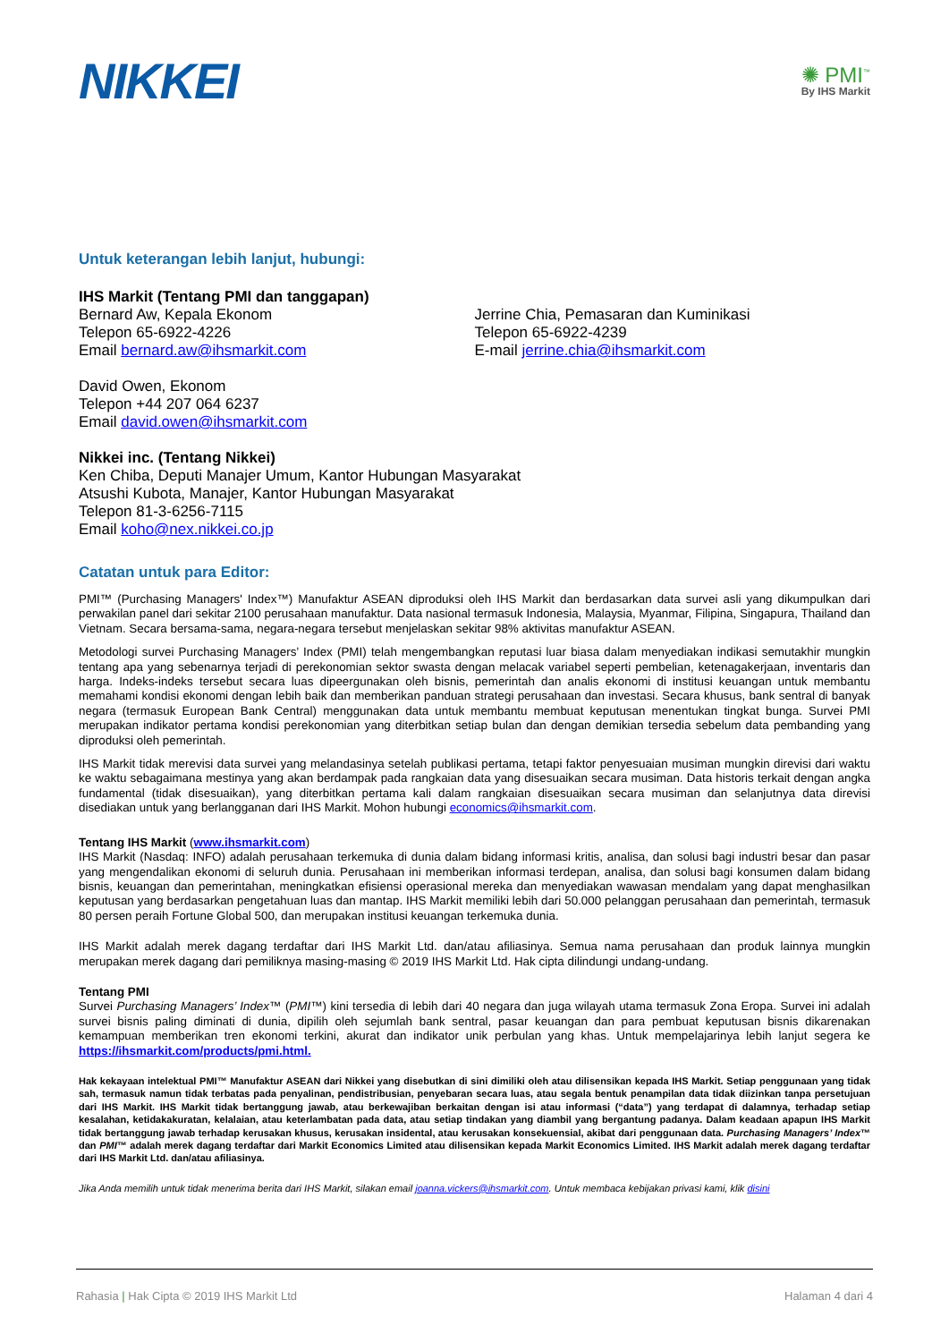NIKKEI
✺ PMI<sup>™</sup>
By IHS Markit
Untuk keterangan lebih lanjut, hubungi:
IHS Markit (Tentang PMI dan tanggapan)
Bernard Aw, Kepala Ekonom
Telepon 65-6922-4226
Email bernard.aw@ihsmarkit.com
Jerrine Chia, Pemasaran dan Kuminikasi
Telepon 65-6922-4239
E-mail jerrine.chia@ihsmarkit.com
David Owen, Ekonom
Telepon +44 207 064 6237
Email david.owen@ihsmarkit.com
Nikkei inc. (Tentang Nikkei)
Ken Chiba, Deputi Manajer Umum, Kantor Hubungan Masyarakat
Atsushi Kubota, Manajer, Kantor Hubungan Masyarakat
Telepon 81-3-6256-7115
Email koho@nex.nikkei.co.jp
Catatan untuk para Editor:
PMI™ (Purchasing Managers' Index™) Manufaktur ASEAN diproduksi oleh IHS Markit dan berdasarkan data survei asli yang dikumpulkan dari perwakilan panel dari sekitar 2100 perusahaan manufaktur. Data nasional termasuk Indonesia, Malaysia, Myanmar, Filipina, Singapura, Thailand dan Vietnam. Secara bersama-sama, negara-negara tersebut menjelaskan sekitar 98% aktivitas manufaktur ASEAN.
Metodologi survei Purchasing Managers’ Index (PMI) telah mengembangkan reputasi luar biasa dalam menyediakan indikasi semutakhir mungkin tentang apa yang sebenarnya terjadi di perekonomian sektor swasta dengan melacak variabel seperti pembelian, ketenagakerjaan, inventaris dan harga. Indeks-indeks tersebut secara luas dipeergunakan oleh bisnis, pemerintah dan analis ekonomi di institusi keuangan untuk membantu memahami kondisi ekonomi dengan lebih baik dan memberikan panduan strategi perusahaan dan investasi. Secara khusus, bank sentral di banyak negara (termasuk European Bank Central) menggunakan data untuk membantu membuat keputusan menentukan tingkat bunga. Survei PMI merupakan indikator pertama kondisi perekonomian yang diterbitkan setiap bulan dan dengan demikian tersedia sebelum data pembanding yang diproduksi oleh pemerintah.
IHS Markit tidak merevisi data survei yang melandasinya setelah publikasi pertama, tetapi faktor penyesuaian musiman mungkin direvisi dari waktu ke waktu sebagaimana mestinya yang akan berdampak pada rangkaian data yang disesuaikan secara musiman. Data historis terkait dengan angka fundamental (tidak disesuaikan), yang diterbitkan pertama kali dalam rangkaian disesuaikan secara musiman dan selanjutnya data direvisi disediakan untuk yang berlangganan dari IHS Markit. Mohon hubungi economics@ihsmarkit.com.
Tentang IHS Markit (www.ihsmarkit.com)
IHS Markit (Nasdaq: INFO) adalah perusahaan terkemuka di dunia dalam bidang informasi kritis, analisa, dan solusi bagi industri besar dan pasar yang mengendalikan ekonomi di seluruh dunia. Perusahaan ini memberikan informasi terdepan, analisa, dan solusi bagi konsumen dalam bidang bisnis, keuangan dan pemerintahan, meningkatkan efisiensi operasional mereka dan menyediakan wawasan mendalam yang dapat menghasilkan keputusan yang berdasarkan pengetahuan luas dan mantap. IHS Markit memiliki lebih dari 50.000 pelanggan perusahaan dan pemerintah, termasuk 80 persen peraih Fortune Global 500, dan merupakan institusi keuangan terkemuka dunia.
IHS Markit adalah merek dagang terdaftar dari IHS Markit Ltd. dan/atau afiliasinya. Semua nama perusahaan dan produk lainnya mungkin merupakan merek dagang dari pemiliknya masing-masing © 2019 IHS Markit Ltd. Hak cipta dilindungi undang-undang.
Tentang PMI
Survei Purchasing Managers’ Index™ (PMI™) kini tersedia di lebih dari 40 negara dan juga wilayah utama termasuk Zona Eropa. Survei ini adalah survei bisnis paling diminati di dunia, dipilih oleh sejumlah bank sentral, pasar keuangan dan para pembuat keputusan bisnis dikarenakan kemampuan memberikan tren ekonomi terkini, akurat dan indikator unik perbulan yang khas. Untuk mempelajarinya lebih lanjut segera ke https://ihsmarkit.com/products/pmi.html.
Hak kekayaan intelektual PMI™ Manufaktur ASEAN dari Nikkei yang disebutkan di sini dimiliki oleh atau dilisensikan kepada IHS Markit. Setiap penggunaan yang tidak sah, termasuk namun tidak terbatas pada penyalinan, pendistribusian, penyebaran secara luas, atau segala bentuk penampilan data tidak diizinkan tanpa persetujuan dari IHS Markit. IHS Markit tidak bertanggung jawab, atau berkewajiban berkaitan dengan isi atau informasi (“data”) yang terdapat di dalamnya, terhadap setiap kesalahan, ketidakakuratan, kelalaian, atau keterlambatan pada data, atau setiap tindakan yang diambil yang bergantung padanya. Dalam keadaan apapun IHS Markit tidak bertanggung jawab terhadap kerusakan khusus, kerusakan insidental, atau kerusakan konsekuensial, akibat dari penggunaan data. Purchasing Managers’ Index™ dan PMI™ adalah merek dagang terdaftar dari Markit Economics Limited atau dilisensikan kepada Markit Economics Limited. IHS Markit adalah merek dagang terdaftar dari IHS Markit Ltd. dan/atau afiliasinya.
Jika Anda memilih untuk tidak menerima berita dari IHS Markit, silakan email joanna.vickers@ihsmarkit.com. Untuk membaca kebijakan privasi kami, klik disini
Rahasia | Hak Cipta © 2019 IHS Markit Ltd Halaman 4 dari 4